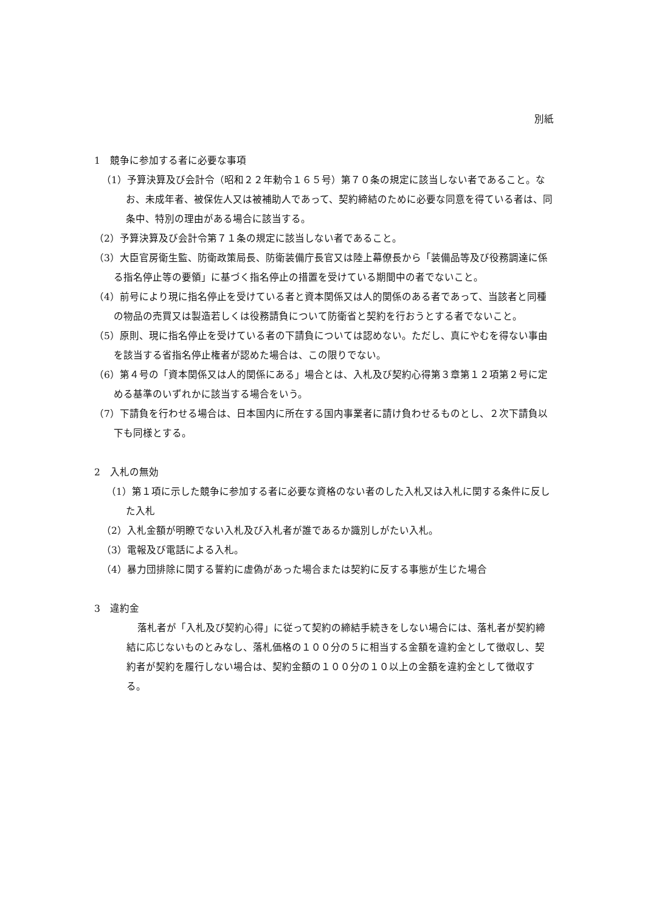別紙
1　競争に参加する者に必要な事項
（1）予算決算及び会計令（昭和２２年勅令１６５号）第７０条の規定に該当しない者であること。なお、未成年者、被保佐人又は被補助人であって、契約締結のために必要な同意を得ている者は、同条中、特別の理由がある場合に該当する。
（2）予算決算及び会計令第７１条の規定に該当しない者であること。
（3）大臣官房衛生監、防衛政策局長、防衛装備庁長官又は陸上幕僚長から「装備品等及び役務調達に係る指名停止等の要領」に基づく指名停止の措置を受けている期間中の者でないこと。
（4）前号により現に指名停止を受けている者と資本関係又は人的関係のある者であって、当該者と同種の物品の売買又は製造若しくは役務請負について防衛省と契約を行おうとする者でないこと。
（5）原則、現に指名停止を受けている者の下請負については認めない。ただし、真にやむを得ない事由を該当する省指名停止権者が認めた場合は、この限りでない。
（6）第４号の「資本関係又は人的関係にある」場合とは、入札及び契約心得第３章第１２項第２号に定める基準のいずれかに該当する場合をいう。
（7）下請負を行わせる場合は、日本国内に所在する国内事業者に請け負わせるものとし、２次下請負以下も同様とする。
2　入札の無効
（1）第１項に示した競争に参加する者に必要な資格のない者のした入札又は入札に関する条件に反した入札
（2）入札金額が明瞭でない入札及び入札者が誰であるか識別しがたい入札。
（3）電報及び電話による入札。
（4）暴力団排除に関する誓約に虚偽があった場合または契約に反する事態が生じた場合
3　違約金
落札者が「入札及び契約心得」に従って契約の締結手続きをしない場合には、落札者が契約締結に応じないものとみなし、落札価格の１００分の５に相当する金額を違約金として徴収し、契約者が契約を履行しない場合は、契約金額の１００分の１０以上の金額を違約金として徴収する。